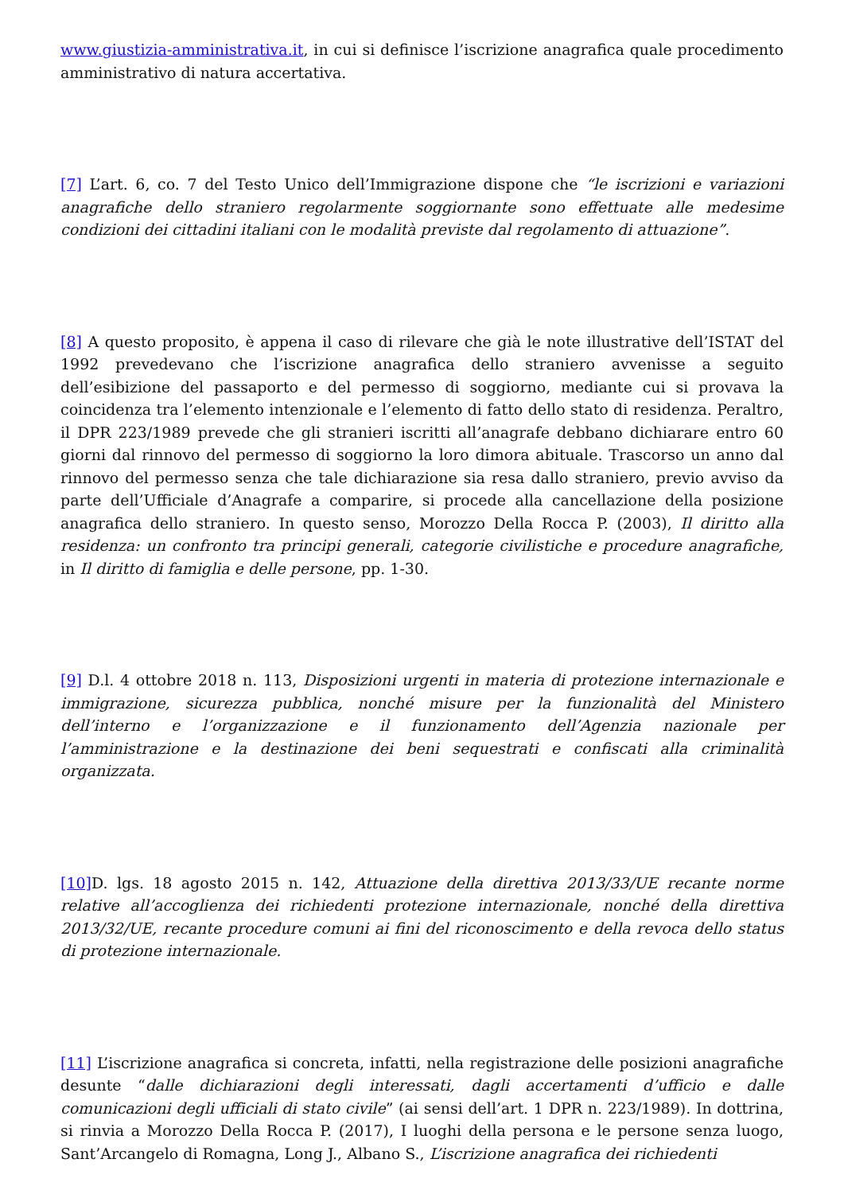www.giustizia-amministrativa.it, in cui si definisce l’iscrizione anagrafica quale procedimento amministrativo di natura accertativa.
[7] L’art. 6, co. 7 del Testo Unico dell’Immigrazione dispone che “le iscrizioni e variazioni anagrafiche dello straniero regolarmente soggiornante sono effettuate alle medesime condizioni dei cittadini italiani con le modalità previste dal regolamento di attuazione”.
[8] A questo proposito, è appena il caso di rilevare che già le note illustrative dell’ISTAT del 1992 prevedevano che l’iscrizione anagrafica dello straniero avvenisse a seguito dell’esibizione del passaporto e del permesso di soggiorno, mediante cui si provava la coincidenza tra l’elemento intenzionale e l’elemento di fatto dello stato di residenza. Peraltro, il DPR 223/1989 prevede che gli stranieri iscritti all’anagrafe debbano dichiarare entro 60 giorni dal rinnovo del permesso di soggiorno la loro dimora abituale. Trascorso un anno dal rinnovo del permesso senza che tale dichiarazione sia resa dallo straniero, previo avviso da parte dell’Ufficiale d’Anagrafe a comparire, si procede alla cancellazione della posizione anagrafica dello straniero. In questo senso, Morozzo Della Rocca P. (2003), Il diritto alla residenza: un confronto tra principi generali, categorie civilistiche e procedure anagrafiche, in Il diritto di famiglia e delle persone, pp. 1-30.
[9] D.l. 4 ottobre 2018 n. 113, Disposizioni urgenti in materia di protezione internazionale e immigrazione, sicurezza pubblica, nonché misure per la funzionalità del Ministero dell’interno e l’organizzazione e il funzionamento dell’Agenzia nazionale per l’amministrazione e la destinazione dei beni sequestrati e confiscati alla criminalità organizzata.
[10] D. lgs. 18 agosto 2015 n. 142, Attuazione della direttiva 2013/33/UE recante norme relative all’accoglienza dei richiedenti protezione internazionale, nonché della direttiva 2013/32/UE, recante procedure comuni ai fini del riconoscimento e della revoca dello status di protezione internazionale.
[11] L’iscrizione anagrafica si concreta, infatti, nella registrazione delle posizioni anagrafiche desunte “dalle dichiarazioni degli interessati, dagli accertamenti d’ufficio e dalle comunicazioni degli ufficiali di stato civile” (ai sensi dell’art. 1 DPR n. 223/1989). In dottrina, si rinvia a Morozzo Della Rocca P. (2017), I luoghi della persona e le persone senza luogo, Sant’Arcangelo di Romagna, Long J., Albano S., L’iscrizione anagrafica dei richiedenti